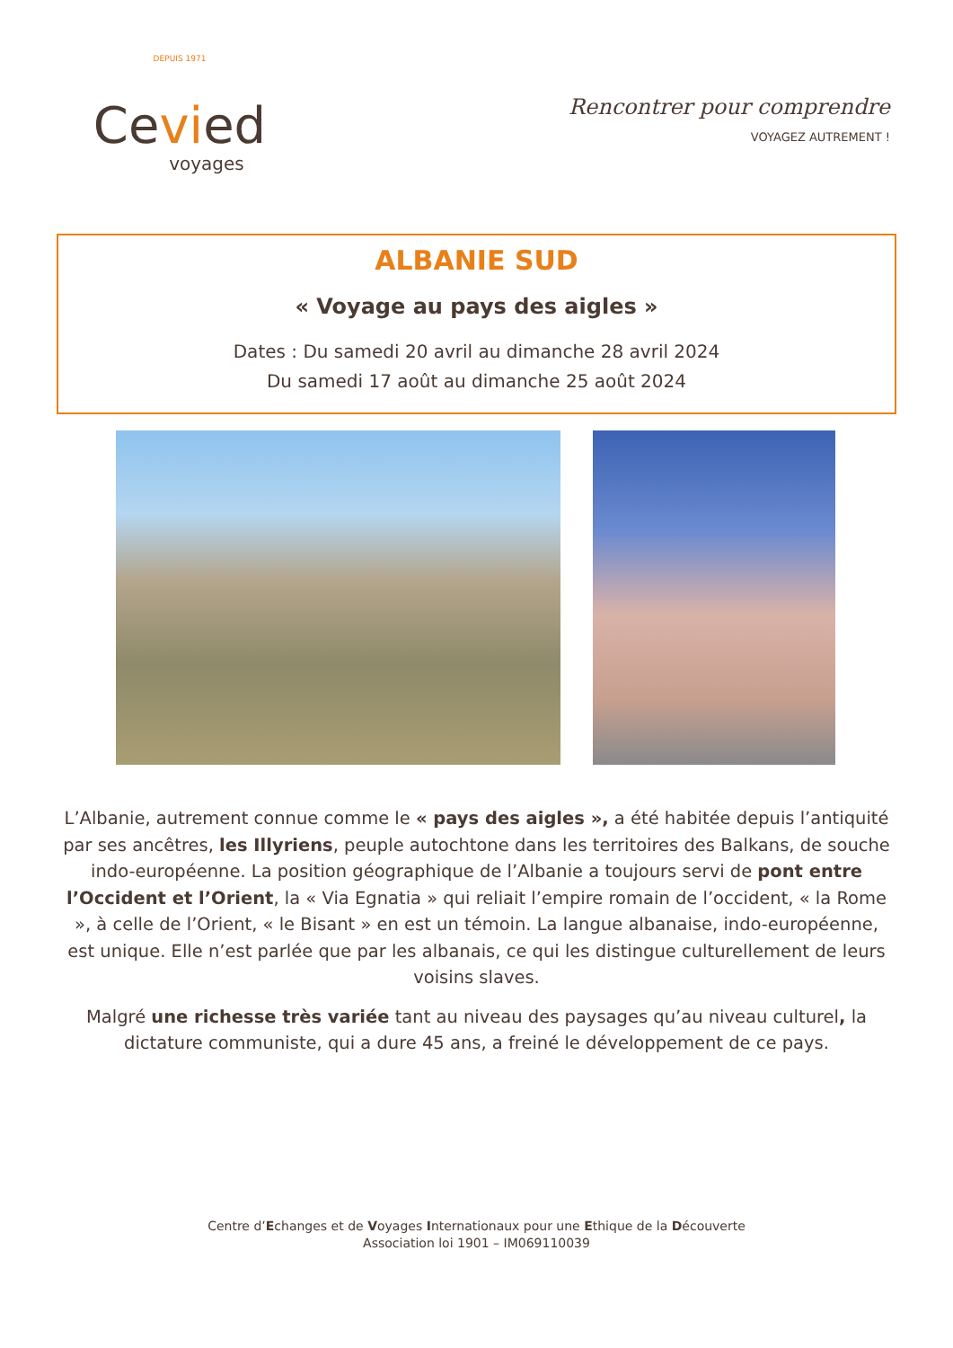DEPUIS 1971
Cevied
voyages
Rencontrer pour comprendre
VOYAGEZ AUTREMENT !
ALBANIE SUD
« Voyage au pays des aigles »
Dates : Du samedi 20 avril au dimanche 28 avril 2024
Du samedi 17 août au dimanche 25 août 2024
L’Albanie, autrement connue comme le « pays des aigles », a été habitée depuis l’antiquité par ses ancêtres, les Illyriens, peuple autochtone dans les territoires des Balkans, de souche indo-européenne. La position géographique de l’Albanie a toujours servi de pont entre l’Occident et l’Orient, la « Via Egnatia » qui reliait l’empire romain de l’occident, « la Rome », à celle de l’Orient, « le Bisant » en est un témoin. La langue albanaise, indo-européenne, est unique. Elle n’est parlée que par les albanais, ce qui les distingue culturellement de leurs voisins slaves.
Malgré une richesse très variée tant au niveau des paysages qu’au niveau culturel, la dictature communiste, qui a dure 45 ans, a freiné le développement de ce pays.
Centre d’Echanges et de Voyages Internationaux pour une Ethique de la Découverte
Association loi 1901 – IM069110039